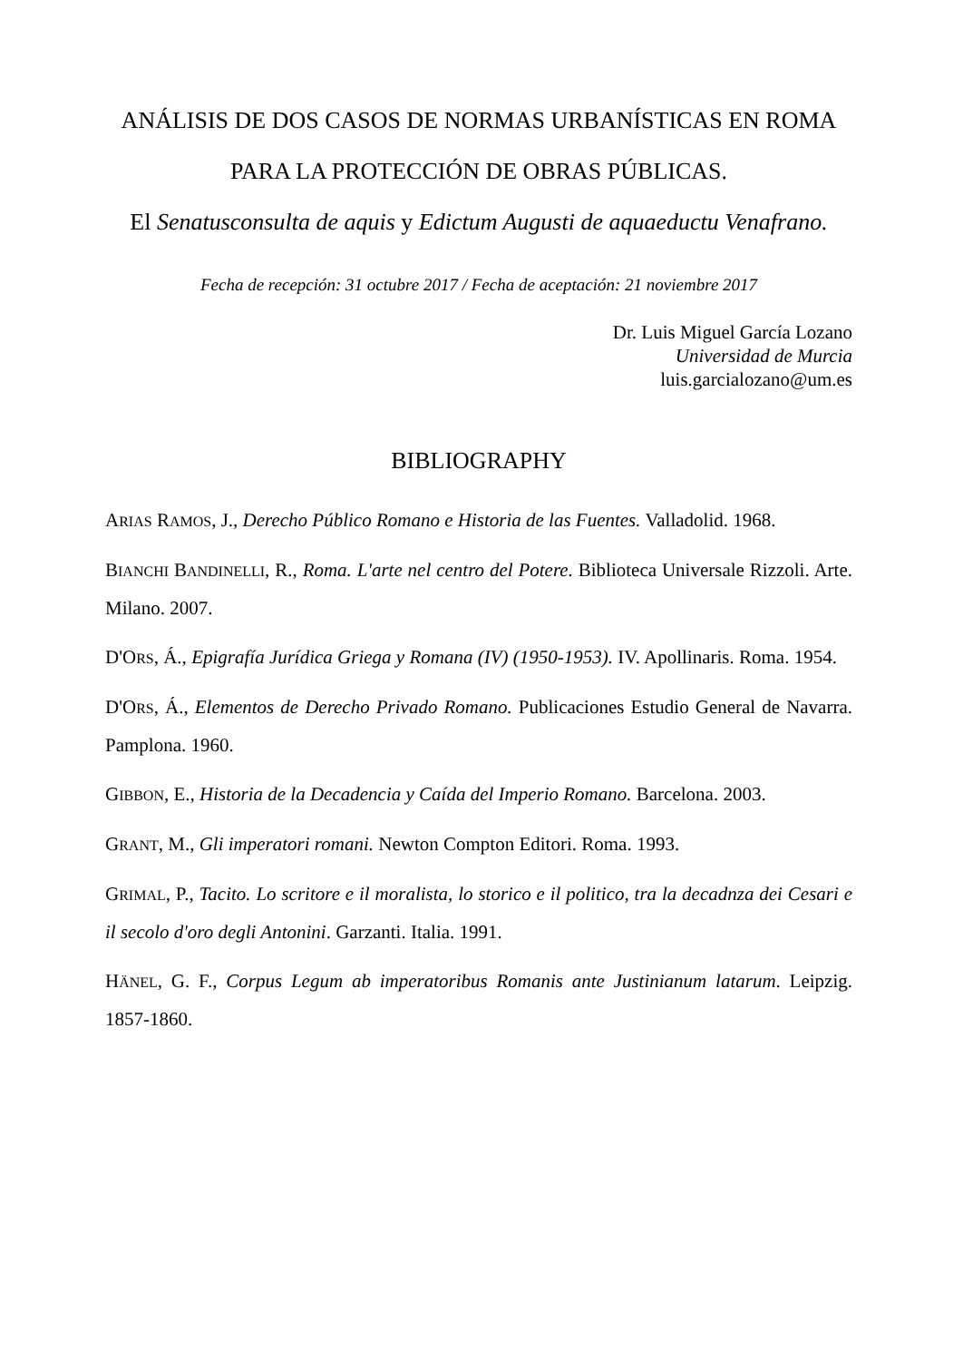ANÁLISIS DE DOS CASOS DE NORMAS URBANÍSTICAS EN ROMA PARA LA PROTECCIÓN DE OBRAS PÚBLICAS.
El Senatusconsulta de aquis y Edictum Augusti de aquaeductu Venafrano.
Fecha de recepción: 31 octubre 2017 / Fecha de aceptación: 21 noviembre 2017
Dr. Luis Miguel García Lozano
Universidad de Murcia
luis.garcialozano@um.es
BIBLIOGRAPHY
ARIAS RAMOS, J., Derecho Público Romano e Historia de las Fuentes. Valladolid. 1968.
BIANCHI BANDINELLI, R., Roma. L'arte nel centro del Potere. Biblioteca Universale Rizzoli. Arte. Milano. 2007.
D'ORS, Á., Epigrafía Jurídica Griega y Romana (IV) (1950-1953). IV. Apollinaris. Roma. 1954.
D'ORS, Á., Elementos de Derecho Privado Romano. Publicaciones Estudio General de Navarra. Pamplona. 1960.
GIBBON, E., Historia de la Decadencia y Caída del Imperio Romano. Barcelona. 2003.
GRANT, M., Gli imperatori romani. Newton Compton Editori. Roma. 1993.
GRIMAL, P., Tacito. Lo scritore e il moralista, lo storico e il politico, tra la decadnza dei Cesari e il secolo d'oro degli Antonini. Garzanti. Italia. 1991.
HÄNEL, G. F., Corpus Legum ab imperatoribus Romanis ante Justinianum latarum. Leipzig. 1857-1860.